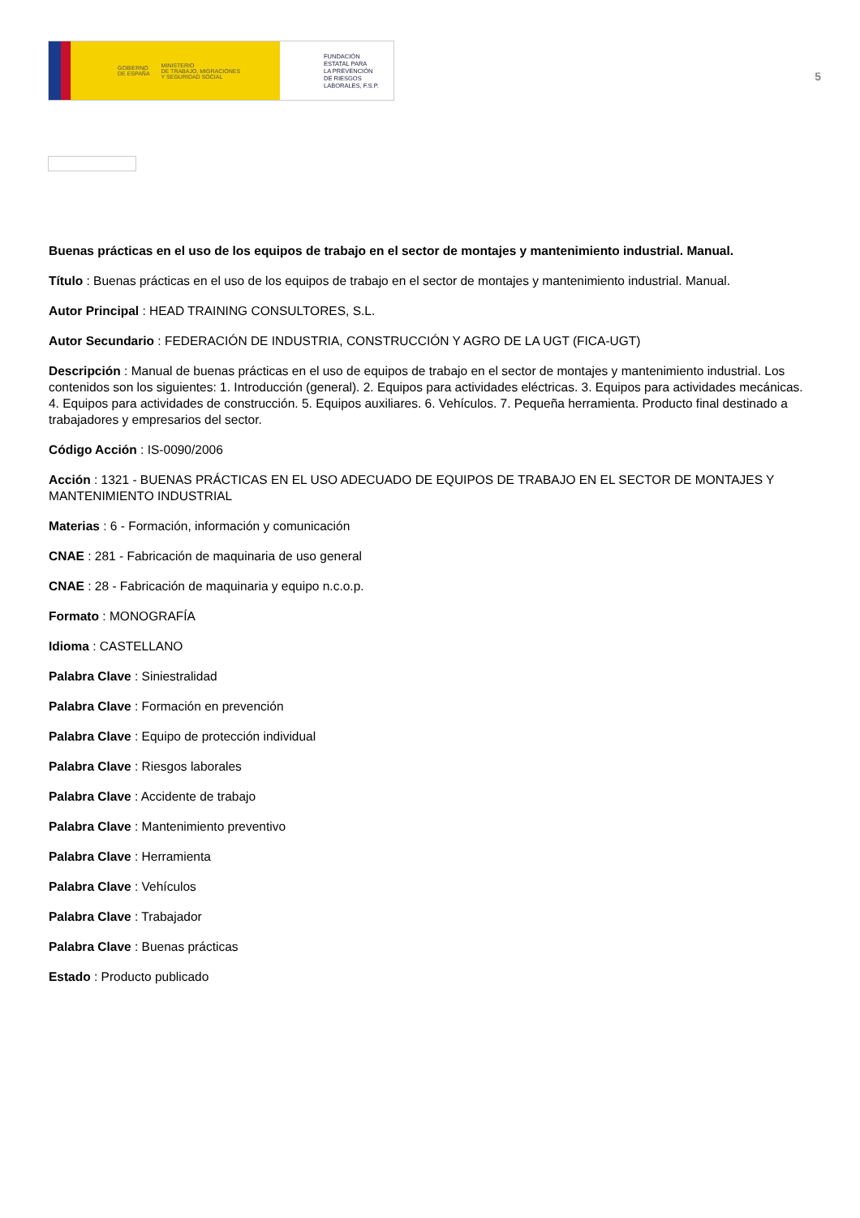GOBIERNO
DE ESPAÑA MINISTERIO
DE TRABAJO, MIGRACIONES
Y SEGURIDAD SOCIAL
FUNDACIÓN
ESTATAL PARA
LA PREVENCIÓN
DE RIESGOS
LABORALES, F.S.P.
5
Buenas prácticas en el uso de los equipos de trabajo en el sector de montajes y mantenimiento industrial. Manual.
Título : Buenas prácticas en el uso de los equipos de trabajo en el sector de montajes y mantenimiento industrial. Manual.
Autor Principal : HEAD TRAINING CONSULTORES, S.L.
Autor Secundario : FEDERACIÓN DE INDUSTRIA, CONSTRUCCIÓN Y AGRO DE LA UGT (FICA-UGT)
Descripción : Manual de buenas prácticas en el uso de equipos de trabajo en el sector de montajes y mantenimiento industrial. Los contenidos son los siguientes: 1. Introducción (general). 2. Equipos para actividades eléctricas. 3. Equipos para actividades mecánicas. 4. Equipos para actividades de construcción. 5. Equipos auxiliares. 6. Vehículos. 7. Pequeña herramienta. Producto final destinado a trabajadores y empresarios del sector.
Código Acción : IS-0090/2006
Acción : 1321 - BUENAS PRÁCTICAS EN EL USO ADECUADO DE EQUIPOS DE TRABAJO EN EL SECTOR DE MONTAJES Y MANTENIMIENTO INDUSTRIAL
Materias : 6 - Formación, información y comunicación
CNAE : 281 - Fabricación de maquinaria de uso general
CNAE : 28 - Fabricación de maquinaria y equipo n.c.o.p.
Formato : MONOGRAFÍA
Idioma : CASTELLANO
Palabra Clave : Siniestralidad
Palabra Clave : Formación en prevención
Palabra Clave : Equipo de protección individual
Palabra Clave : Riesgos laborales
Palabra Clave : Accidente de trabajo
Palabra Clave : Mantenimiento preventivo
Palabra Clave : Herramienta
Palabra Clave : Vehículos
Palabra Clave : Trabajador
Palabra Clave : Buenas prácticas
Estado : Producto publicado